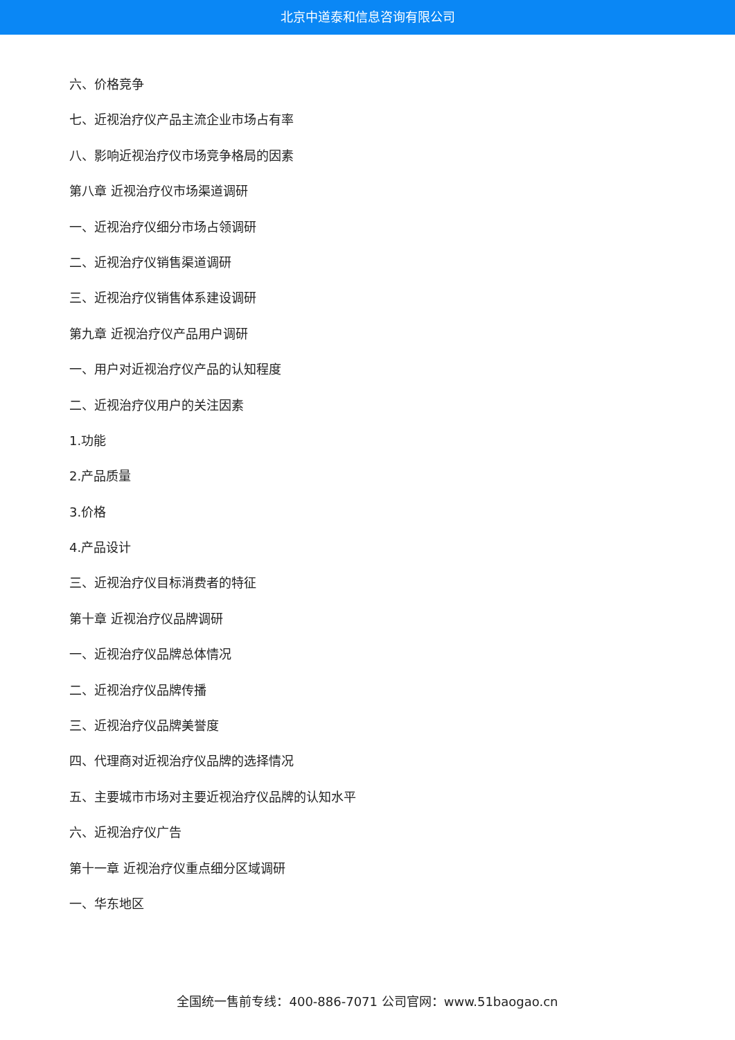北京中道泰和信息咨询有限公司
六、价格竞争
七、近视治疗仪产品主流企业市场占有率
八、影响近视治疗仪市场竞争格局的因素
第八章 近视治疗仪市场渠道调研
一、近视治疗仪细分市场占领调研
二、近视治疗仪销售渠道调研
三、近视治疗仪销售体系建设调研
第九章 近视治疗仪产品用户调研
一、用户对近视治疗仪产品的认知程度
二、近视治疗仪用户的关注因素
1.功能
2.产品质量
3.价格
4.产品设计
三、近视治疗仪目标消费者的特征
第十章 近视治疗仪品牌调研
一、近视治疗仪品牌总体情况
二、近视治疗仪品牌传播
三、近视治疗仪品牌美誉度
四、代理商对近视治疗仪品牌的选择情况
五、主要城市市场对主要近视治疗仪品牌的认知水平
六、近视治疗仪广告
第十一章 近视治疗仪重点细分区域调研
一、华东地区
全国统一售前专线：400-886-7071 公司官网：www.51baogao.cn